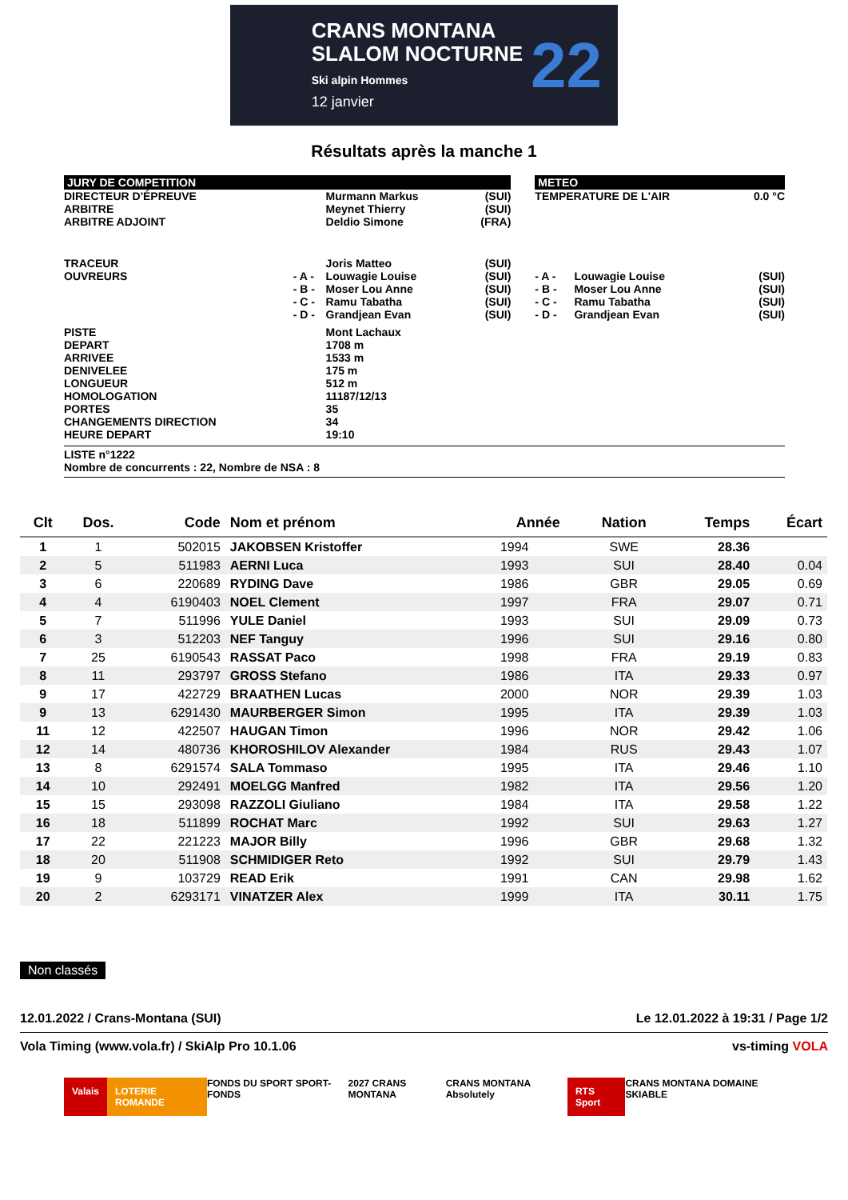CRANS MONTANA
SLALOM NOCTURNE
Ski alpin Hommes
12 janvier
22
Résultats après la manche 1
| JURY DE COMPETITION | | | | | METEO | | |
| DIRECTEUR D'ÉPREUVE ARBITRE ARBITRE ADJOINT | | Murmann Markus Meynet Thierry Deldio Simone | (SUI) (SUI) (FRA) | | TEMPERATURE DE L'AIR | | 0.0 °C |
| TRACEUR OUVREURS | - A - - B - - C - - D - | Joris Matteo Louwagie Louise Moser Lou Anne Ramu Tabatha Grandjean Evan | (SUI) (SUI) (SUI) (SUI) (SUI) | | - A - - B - - C - - D - | Louwagie Louise Moser Lou Anne Ramu Tabatha Grandjean Evan | (SUI) (SUI) (SUI) (SUI) |
| PISTE DEPART ARRIVEE DENIVELEE LONGUEUR HOMOLOGATION PORTES CHANGEMENTS DIRECTION HEURE DEPART | | Mont Lachaux 1708 m 1533 m 175 m 512 m 11187/12/13 35 34 19:10 | | | | | |
LISTE n°1222
Nombre de concurrents : 22, Nombre de NSA : 8
| Clt | Dos. | Code | Nom et prénom | Année | Nation | Temps | Écart |
| --- | --- | --- | --- | --- | --- | --- | --- |
| 1 | 1 | 502015 | JAKOBSEN Kristoffer | 1994 | SWE | 28.36 | |
| 2 | 5 | 511983 | AERNI Luca | 1993 | SUI | 28.40 | 0.04 |
| 3 | 6 | 220689 | RYDING Dave | 1986 | GBR | 29.05 | 0.69 |
| 4 | 4 | 6190403 | NOEL Clement | 1997 | FRA | 29.07 | 0.71 |
| 5 | 7 | 511996 | YULE Daniel | 1993 | SUI | 29.09 | 0.73 |
| 6 | 3 | 512203 | NEF Tanguy | 1996 | SUI | 29.16 | 0.80 |
| 7 | 25 | 6190543 | RASSAT Paco | 1998 | FRA | 29.19 | 0.83 |
| 8 | 11 | 293797 | GROSS Stefano | 1986 | ITA | 29.33 | 0.97 |
| 9 | 17 | 422729 | BRAATHEN Lucas | 2000 | NOR | 29.39 | 1.03 |
| 9 | 13 | 6291430 | MAURBERGER Simon | 1995 | ITA | 29.39 | 1.03 |
| 11 | 12 | 422507 | HAUGAN Timon | 1996 | NOR | 29.42 | 1.06 |
| 12 | 14 | 480736 | KHOROSHILOV Alexander | 1984 | RUS | 29.43 | 1.07 |
| 13 | 8 | 6291574 | SALA Tommaso | 1995 | ITA | 29.46 | 1.10 |
| 14 | 10 | 292491 | MOELGG Manfred | 1982 | ITA | 29.56 | 1.20 |
| 15 | 15 | 293098 | RAZZOLI Giuliano | 1984 | ITA | 29.58 | 1.22 |
| 16 | 18 | 511899 | ROCHAT Marc | 1992 | SUI | 29.63 | 1.27 |
| 17 | 22 | 221223 | MAJOR Billy | 1996 | GBR | 29.68 | 1.32 |
| 18 | 20 | 511908 | SCHMIDIGER Reto | 1992 | SUI | 29.79 | 1.43 |
| 19 | 9 | 103729 | READ Erik | 1991 | CAN | 29.98 | 1.62 |
| 20 | 2 | 6293171 | VINATZER Alex | 1999 | ITA | 30.11 | 1.75 |
Non classés
12.01.2022 / Crans-Montana (SUI) Le 12.01.2022 à 19:31 / Page 1/2
Vola Timing (www.vola.fr) / SkiAlp Pro 10.1.06 vs-timing VOLA
Valais LOTERIE ROMANDE FONDS DU SPORT SPORT-FONDS 2027 CRANS MONTANA CRANS MONTANA Absolutely RTS Sport CRANS MONTANA DOMAINE SKIABLE